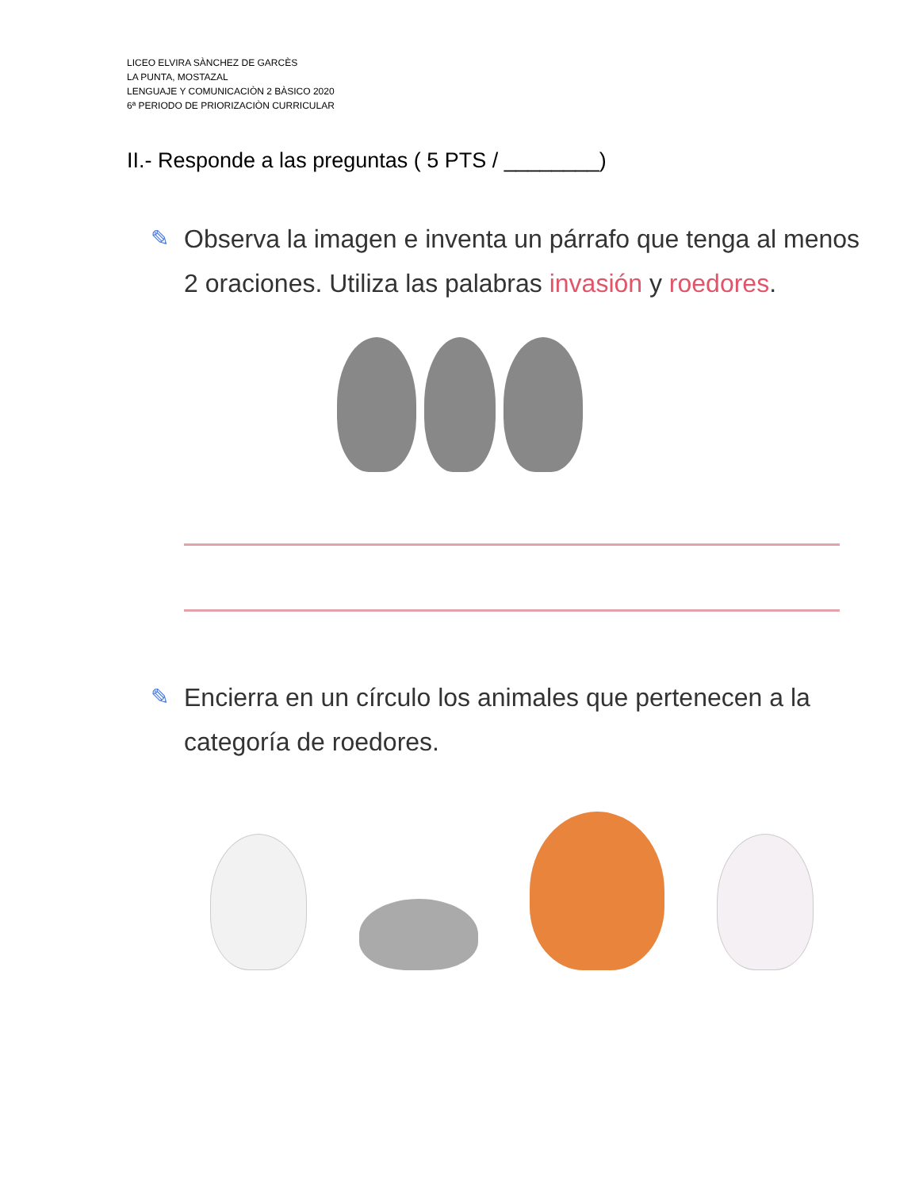LICEO ELVIRA SÀNCHEZ DE GARCÈS
LA PUNTA, MOSTAZAL
LENGUAJE Y COMUNICACIÒN 2 BÀSICO 2020
6ª PERIODO DE PRIORIZACIÒN CURRICULAR
II.- Responde a las preguntas ( 5 PTS / ________)
✎ Observa la imagen e inventa un párrafo que tenga al menos
2 oraciones. Utiliza las palabras invasión y roedores.
✎ Encierra en un círculo los animales que pertenecen a la
categoría de roedores.